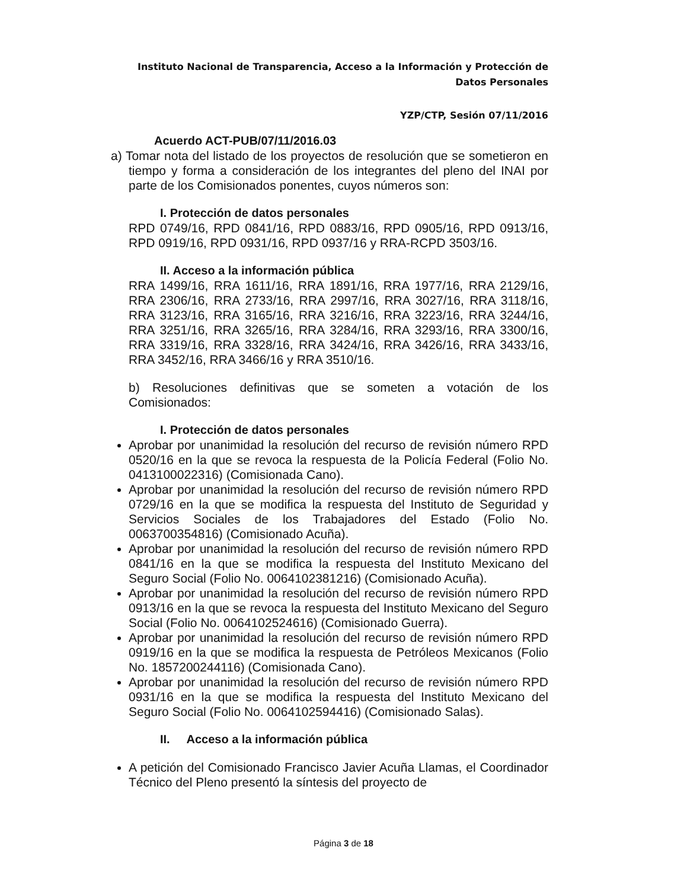Instituto Nacional de Transparencia, Acceso a la Información y Protección de Datos Personales
YZP/CTP, Sesión 07/11/2016
Acuerdo ACT-PUB/07/11/2016.03
a) Tomar nota del listado de los proyectos de resolución que se sometieron en tiempo y forma a consideración de los integrantes del pleno del INAI por parte de los Comisionados ponentes, cuyos números son:
I. Protección de datos personales
RPD 0749/16, RPD 0841/16, RPD 0883/16, RPD 0905/16, RPD 0913/16, RPD 0919/16, RPD 0931/16, RPD 0937/16 y RRA-RCPD 3503/16.
II. Acceso a la información pública
RRA 1499/16, RRA 1611/16, RRA 1891/16, RRA 1977/16, RRA 2129/16, RRA 2306/16, RRA 2733/16, RRA 2997/16, RRA 3027/16, RRA 3118/16, RRA 3123/16, RRA 3165/16, RRA 3216/16, RRA 3223/16, RRA 3244/16, RRA 3251/16, RRA 3265/16, RRA 3284/16, RRA 3293/16, RRA 3300/16, RRA 3319/16, RRA 3328/16, RRA 3424/16, RRA 3426/16, RRA 3433/16, RRA 3452/16, RRA 3466/16 y RRA 3510/16.
b) Resoluciones definitivas que se someten a votación de los Comisionados:
I. Protección de datos personales
Aprobar por unanimidad la resolución del recurso de revisión número RPD 0520/16 en la que se revoca la respuesta de la Policía Federal (Folio No. 0413100022316) (Comisionada Cano).
Aprobar por unanimidad la resolución del recurso de revisión número RPD 0729/16 en la que se modifica la respuesta del Instituto de Seguridad y Servicios Sociales de los Trabajadores del Estado (Folio No. 0063700354816) (Comisionado Acuña).
Aprobar por unanimidad la resolución del recurso de revisión número RPD 0841/16 en la que se modifica la respuesta del Instituto Mexicano del Seguro Social (Folio No. 0064102381216) (Comisionado Acuña).
Aprobar por unanimidad la resolución del recurso de revisión número RPD 0913/16 en la que se revoca la respuesta del Instituto Mexicano del Seguro Social (Folio No. 0064102524616) (Comisionado Guerra).
Aprobar por unanimidad la resolución del recurso de revisión número RPD 0919/16 en la que se modifica la respuesta de Petróleos Mexicanos (Folio No. 1857200244116) (Comisionada Cano).
Aprobar por unanimidad la resolución del recurso de revisión número RPD 0931/16 en la que se modifica la respuesta del Instituto Mexicano del Seguro Social (Folio No. 0064102594416) (Comisionado Salas).
II. Acceso a la información pública
A petición del Comisionado Francisco Javier Acuña Llamas, el Coordinador Técnico del Pleno presentó la síntesis del proyecto de
Página 3 de 18